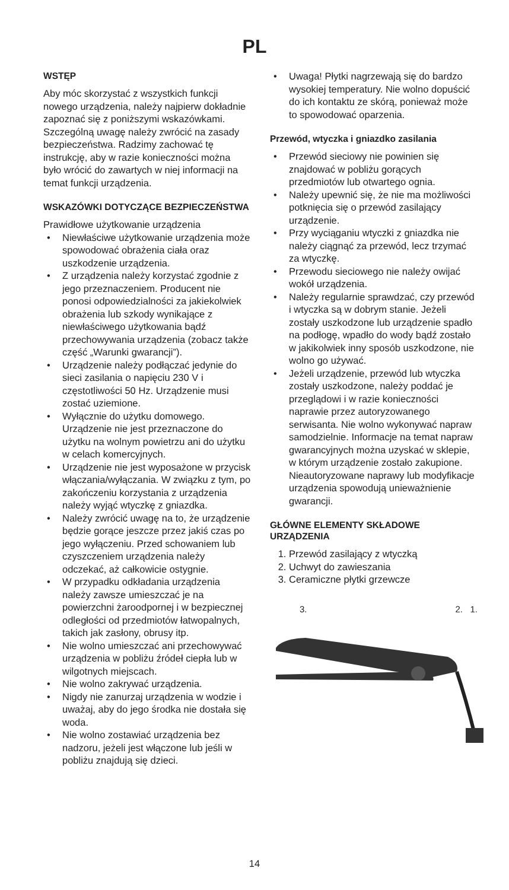PL
WSTĘP
Aby móc skorzystać z wszystkich funkcji nowego urządzenia, należy najpierw dokładnie zapoznać się z poniższymi wskazówkami. Szczególną uwagę należy zwrócić na zasady bezpieczeństwa. Radzimy zachować tę instrukcję, aby w razie konieczności można było wrócić do zawartych w niej informacji na temat funkcji urządzenia.
WSKAZÓWKI DOTYCZĄCE BEZPIECZEŃSTWA
Prawidłowe użytkowanie urządzenia
• Niewłaściwe użytkowanie urządzenia może spowodować obrażenia ciała oraz uszkodzenie urządzenia.
• Z urządzenia należy korzystać zgodnie z jego przeznaczeniem. Producent nie ponosi odpowiedzialności za jakiekolwiek obrażenia lub szkody wynikające z niewłaściwego użytkowania bądź przechowywania urządzenia (zobacz także część „Warunki gwarancji”).
• Urządzenie należy podłączać jedynie do sieci zasilania o napięciu 230 V i częstotliwości 50 Hz. Urządzenie musi zostać uziemione.
• Wyłącznie do użytku domowego. Urządzenie nie jest przeznaczone do użytku na wolnym powietrzu ani do użytku w celach komercyjnych.
• Urządzenie nie jest wyposażone w przycisk włączania/wyłączania. W związku z tym, po zakończeniu korzystania z urządzenia należy wyjąć wtyczkę z gniazdka.
• Należy zwrócić uwagę na to, że urządzenie będzie gorące jeszcze przez jakiś czas po jego wyłączeniu. Przed schowaniem lub czyszczeniem urządzenia należy odczekać, aż całkowicie ostygnie.
• W przypadku odkładania urządzenia należy zawsze umieszczać je na powierzchni żaroodpornej i w bezpiecznej odległości od przedmiotów łatwopalnych, takich jak zasłony, obrusy itp.
• Nie wolno umieszczać ani przechowywać urządzenia w pobliżu źródeł ciepła lub w wilgotnych miejscach.
• Nie wolno zakrywać urządzenia.
• Nigdy nie zanurzaj urządzenia w wodzie i uważaj, aby do jego środka nie dostała się woda.
• Nie wolno zostawiać urządzenia bez nadzoru, jeżeli jest włączone lub jeśli w pobliżu znajdują się dzieci.
• Uwaga! Płytki nagrzewają się do bardzo wysokiej temperatury. Nie wolno dopuścić do ich kontaktu ze skórą, ponieważ może to spowodować oparzenia.
Przewód, wtyczka i gniazdko zasilania
• Przewód sieciowy nie powinien się znajdować w pobliżu gorących przedmiotów lub otwartego ognia.
• Należy upewnić się, że nie ma możliwości potknięcia się o przewód zasilający urządzenie.
• Przy wyciąganiu wtyczki z gniazdka nie należy ciągnąć za przewód, lecz trzymać za wtyczkę.
• Przewodu sieciowego nie należy owijać wokół urządzenia.
• Należy regularnie sprawdzać, czy przewód i wtyczka są w dobrym stanie. Jeżeli zostały uszkodzone lub urządzenie spadło na podłogę, wpadło do wody bądź zostało w jakikolwiek inny sposób uszkodzone, nie wolno go używać.
• Jeżeli urządzenie, przewód lub wtyczka zostały uszkodzone, należy poddać je przeglądowi i w razie konieczności naprawie przez autoryzowanego serwisanta. Nie wolno wykonywać napraw samodzielnie. Informacje na temat napraw gwarancyjnych można uzyskać w sklepie, w którym urządzenie zostało zakupione. Nieautoryzowane naprawy lub modyfikacje urządzenia spowodują unieważnienie gwarancji.
GŁÓWNE ELEMENTY SKŁADOWE URZĄDZENIA
1. Przewód zasilający z wtyczką
2. Uchwyt do zawieszania
3. Ceramiczne płytki grzewcze
3. 2. 1.
14